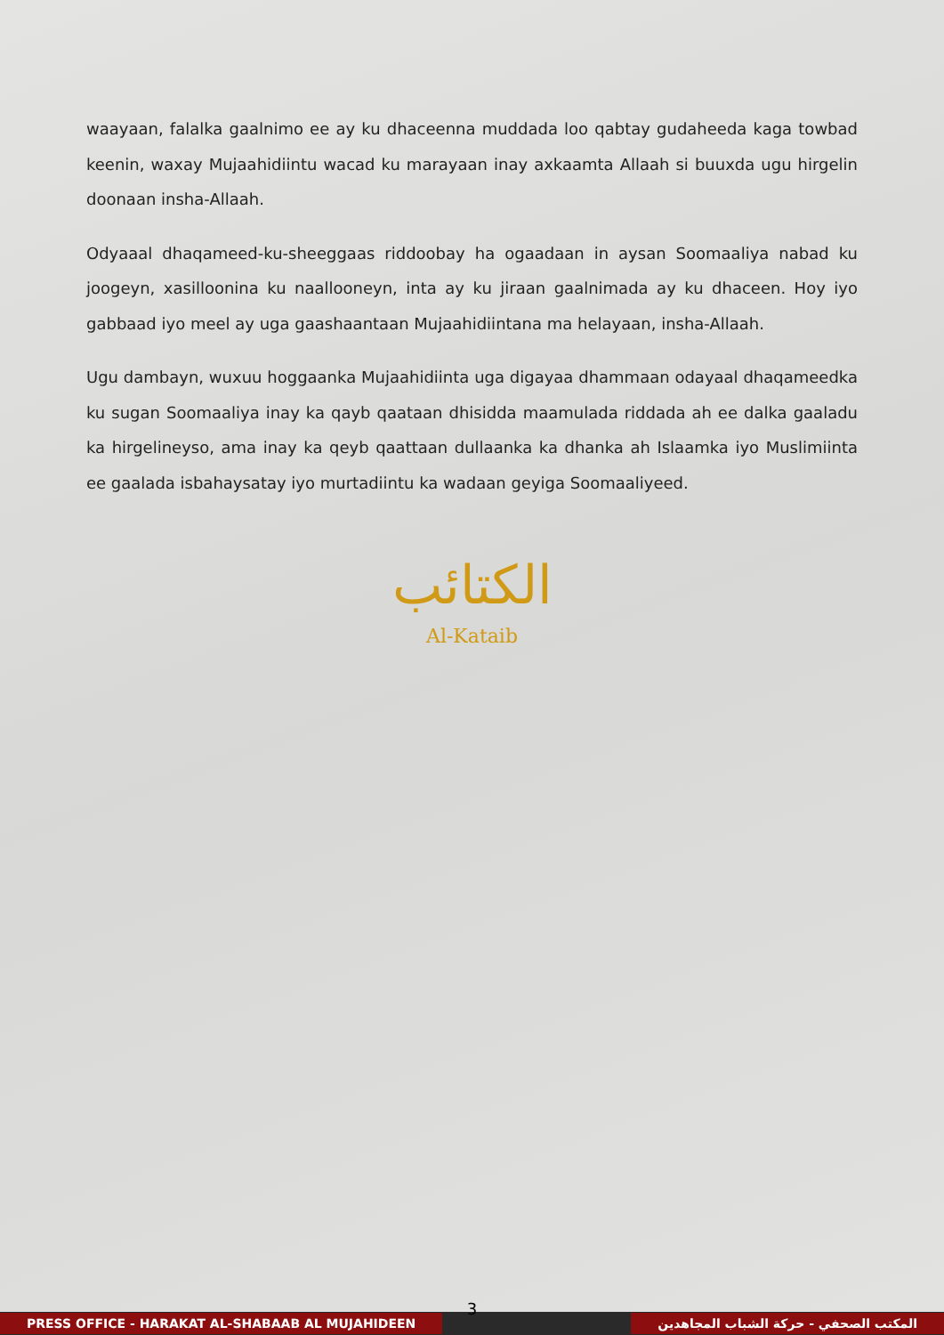waayaan, falalka gaalnimo ee ay ku dhaceenna muddada loo qabtay gudaheeda kaga towbad keenin, waxay Mujaahidiintu wacad ku marayaan inay axkaamta Allaah si buuxda ugu hirgelin doonaan insha-Allaah.
Odyaaal dhaqameed-ku-sheeggaas riddoobay ha ogaadaan in aysan Soomaaliya nabad ku joogeyn, xasilloonina ku naallooneyn, inta ay ku jiraan gaalnimada ay ku dhaceen. Hoy iyo gabbaad iyo meel ay uga gaashaantaan Mujaahidiintana ma helayaan, insha-Allaah.
Ugu dambayn, wuxuu hoggaanka Mujaahidiinta uga digayaa dhammaan odayaal dhaqameedka ku sugan Soomaaliya inay ka qayb qaataan dhisidda maamulada riddada ah ee dalka gaaladu ka hirgelineyso, ama inay ka qeyb qaattaan dullaanka ka dhanka ah Islaamka iyo Muslimiinta ee gaalada isbahaysatay iyo murtadiintu ka wadaan geyiga Soomaaliyeed.
الكتائب
Al-Kataib
3
PRESS OFFICE - HARAKAT AL-SHABAAB AL MUJAHIDEEN المكتب الصحفي - حركة الشباب المجاهدين